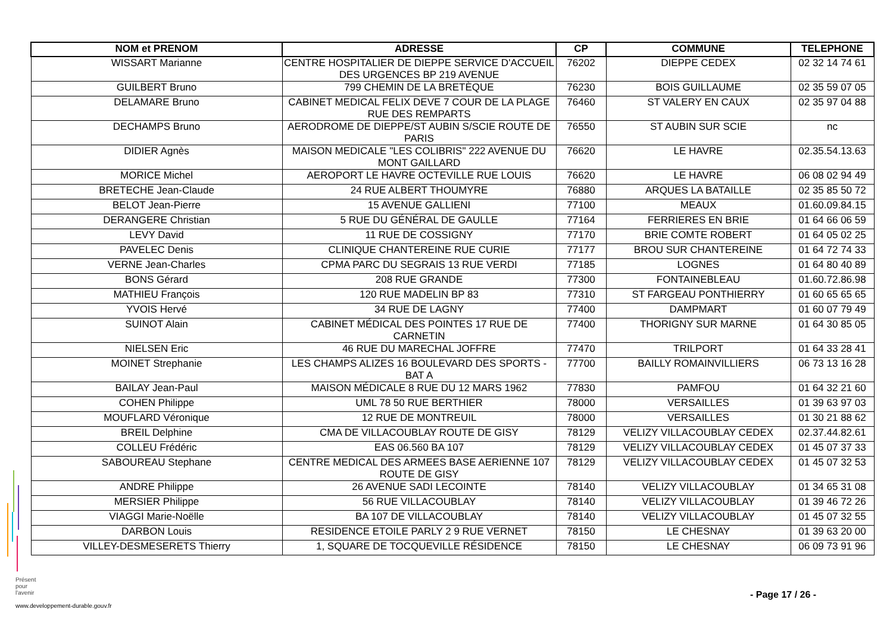| NOM et PRENOM | ADRESSE | CP | COMMUNE | TELEPHONE |
| --- | --- | --- | --- | --- |
| WISSART Marianne | CENTRE HOSPITALIER DE DIEPPE SERVICE D'ACCUEIL DES URGENCES BP 219 AVENUE | 76202 | DIEPPE CEDEX | 02 32 14 74 61 |
| GUILBERT Bruno | 799 CHEMIN DE LA BRETÈQUE | 76230 | BOIS GUILLAUME | 02 35 59 07 05 |
| DELAMARE Bruno | CABINET MEDICAL FELIX DEVE 7 COUR DE LA PLAGE RUE DES REMPARTS | 76460 | ST VALERY EN CAUX | 02 35 97 04 88 |
| DECHAMPS Bruno | AERODROME DE DIEPPE/ST AUBIN S/SCIE ROUTE DE PARIS | 76550 | ST AUBIN SUR SCIE | nc |
| DIDIER Agnès | MAISON MEDICALE "LES COLIBRIS" 222 AVENUE DU MONT GAILLARD | 76620 | LE HAVRE | 02.35.54.13.63 |
| MORICE Michel | AEROPORT LE HAVRE OCTEVILLE RUE LOUIS | 76620 | LE HAVRE | 06 08 02 94 49 |
| BRETECHE Jean-Claude | 24 RUE ALBERT THOUMYRE | 76880 | ARQUES LA BATAILLE | 02 35 85 50 72 |
| BELOT Jean-Pierre | 15 AVENUE GALLIENI | 77100 | MEAUX | 01.60.09.84.15 |
| DERANGERE Christian | 5 RUE DU GÉNÉRAL DE GAULLE | 77164 | FERRIERES EN BRIE | 01 64 66 06 59 |
| LEVY David | 11 RUE DE COSSIGNY | 77170 | BRIE COMTE ROBERT | 01 64 05 02 25 |
| PAVELEC Denis | CLINIQUE CHANTEREINE RUE CURIE | 77177 | BROU SUR CHANTEREINE | 01 64 72 74 33 |
| VERNE Jean-Charles | CPMA PARC DU SEGRAIS 13 RUE VERDI | 77185 | LOGNES | 01 64 80 40 89 |
| BONS Gérard | 208 RUE GRANDE | 77300 | FONTAINEBLEAU | 01.60.72.86.98 |
| MATHIEU François | 120 RUE MADELIN BP 83 | 77310 | ST FARGEAU PONTHIERRY | 01 60 65 65 65 |
| YVOIS Hervé | 34 RUE DE LAGNY | 77400 | DAMPMART | 01 60 07 79 49 |
| SUINOT Alain | CABINET MÉDICAL DES POINTES 17 RUE DE CARNETIN | 77400 | THORIGNY SUR MARNE | 01 64 30 85 05 |
| NIELSEN Eric | 46 RUE DU MARECHAL JOFFRE | 77470 | TRILPORT | 01 64 33 28 41 |
| MOINET Strephanie | LES CHAMPS ALIZES 16 BOULEVARD DES SPORTS - BAT A | 77700 | BAILLY ROMAINVILLIERS | 06 73 13 16 28 |
| BAILAY Jean-Paul | MAISON MÉDICALE 8 RUE DU 12 MARS 1962 | 77830 | PAMFOU | 01 64 32 21 60 |
| COHEN Philippe | UML 78 50 RUE BERTHIER | 78000 | VERSAILLES | 01 39 63 97 03 |
| MOUFLARD Véronique | 12 RUE DE MONTREUIL | 78000 | VERSAILLES | 01 30 21 88 62 |
| BREIL Delphine | CMA DE VILLACOUBLAY ROUTE DE GISY | 78129 | VELIZY VILLACOUBLAY CEDEX | 02.37.44.82.61 |
| COLLEU Frédéric | EAS 06.560 BA 107 | 78129 | VELIZY VILLACOUBLAY CEDEX | 01 45 07 37 33 |
| SABOUREAU Stephane | CENTRE MEDICAL DES ARMEES BASE AERIENNE 107 ROUTE DE GISY | 78129 | VELIZY VILLACOUBLAY CEDEX | 01 45 07 32 53 |
| ANDRE Philippe | 26 AVENUE SADI LECOINTE | 78140 | VELIZY VILLACOUBLAY | 01 34 65 31 08 |
| MERSIER Philippe | 56 RUE VILLACOUBLAY | 78140 | VELIZY VILLACOUBLAY | 01 39 46 72 26 |
| VIAGGI Marie-Noëlle | BA 107 DE VILLACOUBLAY | 78140 | VELIZY VILLACOUBLAY | 01 45 07 32 55 |
| DARBON Louis | RESIDENCE ETOILE PARLY 2 9 RUE VERNET | 78150 | LE CHESNAY | 01 39 63 20 00 |
| VILLEY-DESMESERETS Thierry | 1, SQUARE DE TOCQUEVILLE RÉSIDENCE | 78150 | LE CHESNAY | 06 09 73 91 96 |
Présent
pour
l'avenir
www.developpement-durable.gouv.fr
- Page 17 / 26 -